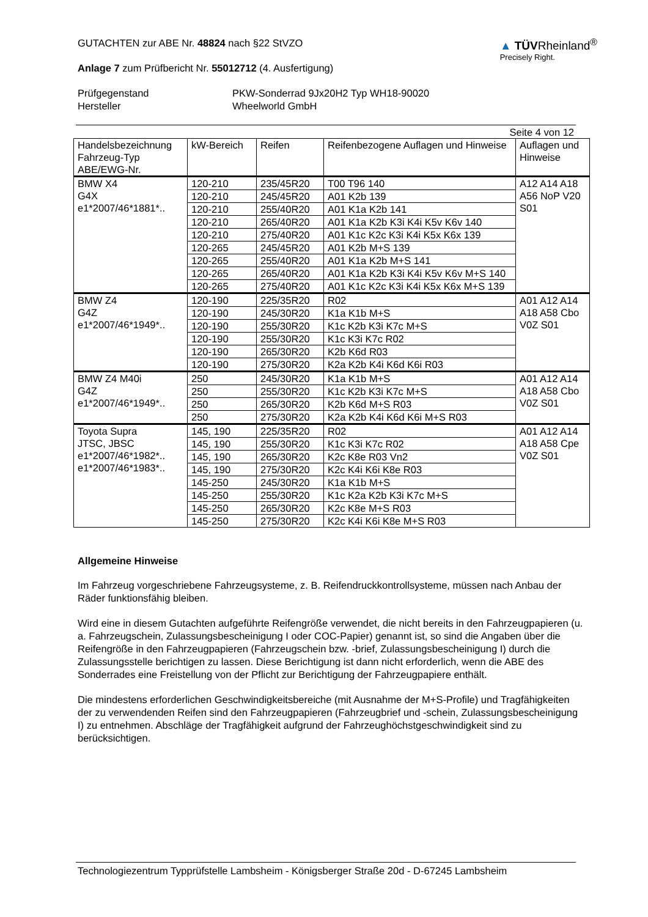GUTACHTEN zur ABE Nr. 48824 nach §22 StVZO
Anlage 7 zum Prüfbericht Nr. 55012712 (4. Ausfertigung)
▲ TÜVRheinland<sup>®</sup>
Precisely Right.
Prüfgegenstand
PKW-Sonderrad 9Jx20H2 Typ WH18-90020
Hersteller
Wheelworld GmbH
Seite 4 von 12
| Handelsbezeichnung Fahrzeug-Typ ABE/EWG-Nr. | kW-Bereich | Reifen | Reifenbezogene Auflagen und Hinweise | Auflagen und Hinweise |
| --- | --- | --- | --- | --- |
| BMW X4 G4X e1*2007/46*1881*.. | 120-210 | 235/45R20 | T00 T96 140 | A12 A14 A18 A56 NoP V20 S01 |
| | 120-210 | 245/45R20 | A01 K2b 139 | |
| | 120-210 | 255/40R20 | A01 K1a K2b 141 | |
| | 120-210 | 265/40R20 | A01 K1a K2b K3i K4i K5v K6v 140 | |
| | 120-210 | 275/40R20 | A01 K1c K2c K3i K4i K5x K6x 139 | |
| | 120-265 | 245/45R20 | A01 K2b M+S 139 | |
| | 120-265 | 255/40R20 | A01 K1a K2b M+S 141 | |
| | 120-265 | 265/40R20 | A01 K1a K2b K3i K4i K5v K6v M+S 140 | |
| | 120-265 | 275/40R20 | A01 K1c K2c K3i K4i K5x K6x M+S 139 | |
| BMW Z4 G4Z e1*2007/46*1949*.. | 120-190 | 225/35R20 | R02 | A01 A12 A14 A18 A58 Cbo V0Z S01 |
| | 120-190 | 245/30R20 | K1a K1b M+S | |
| | 120-190 | 255/30R20 | K1c K2b K3i K7c M+S | |
| | 120-190 | 255/30R20 | K1c K3i K7c R02 | |
| | 120-190 | 265/30R20 | K2b K6d R03 | |
| | 120-190 | 275/30R20 | K2a K2b K4i K6d K6i R03 | |
| BMW Z4 M40i G4Z e1*2007/46*1949*.. | 250 | 245/30R20 | K1a K1b M+S | A01 A12 A14 A18 A58 Cbo V0Z S01 |
| | 250 | 255/30R20 | K1c K2b K3i K7c M+S | |
| | 250 | 265/30R20 | K2b K6d M+S R03 | |
| | 250 | 275/30R20 | K2a K2b K4i K6d K6i M+S R03 | |
| Toyota Supra JTSC, JBSC e1*2007/46*1982*.. e1*2007/46*1983*.. | 145, 190 | 225/35R20 | R02 | A01 A12 A14 A18 A58 Cpe V0Z S01 |
| | 145, 190 | 255/30R20 | K1c K3i K7c R02 | |
| | 145, 190 | 265/30R20 | K2c K8e R03 Vn2 | |
| | 145, 190 | 275/30R20 | K2c K4i K6i K8e R03 | |
| | 145-250 | 245/30R20 | K1a K1b M+S | |
| | 145-250 | 255/30R20 | K1c K2a K2b K3i K7c M+S | |
| | 145-250 | 265/30R20 | K2c K8e M+S R03 | |
| | 145-250 | 275/30R20 | K2c K4i K6i K8e M+S R03 | |
Allgemeine Hinweise
Im Fahrzeug vorgeschriebene Fahrzeugsysteme, z. B. Reifendruckkontrollsysteme, müssen nach Anbau der Räder funktionsfähig bleiben.
Wird eine in diesem Gutachten aufgeführte Reifengröße verwendet, die nicht bereits in den Fahrzeugpapieren (u. a. Fahrzeugschein, Zulassungsbescheinigung I oder COC-Papier) genannt ist, so sind die Angaben über die Reifengröße in den Fahrzeugpapieren (Fahrzeugschein bzw. -brief, Zulassungsbescheinigung I) durch die Zulassungsstelle berichtigen zu lassen. Diese Berichtigung ist dann nicht erforderlich, wenn die ABE des Sonderrades eine Freistellung von der Pflicht zur Berichtigung der Fahrzeugpapiere enthält.
Die mindestens erforderlichen Geschwindigkeitsbereiche (mit Ausnahme der M+S-Profile) und Tragfähigkeiten der zu verwendenden Reifen sind den Fahrzeugpapieren (Fahrzeugbrief und -schein, Zulassungsbescheinigung I) zu entnehmen. Abschläge der Tragfähigkeit aufgrund der Fahrzeughöchstgeschwindigkeit sind zu berücksichtigen.
Technologiezentrum Typprüfstelle Lambsheim - Königsberger Straße 20d - D-67245 Lambsheim